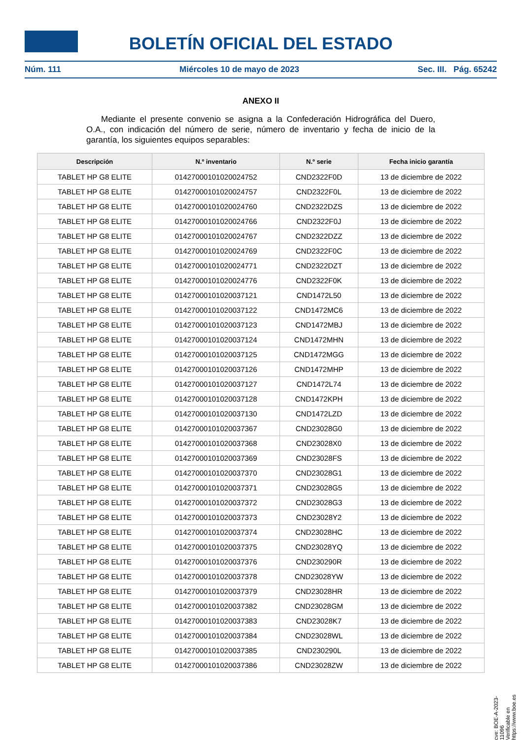BOLETÍN OFICIAL DEL ESTADO
Núm. 111 Miércoles 10 de mayo de 2023 Sec. III. Pág. 65242
ANEXO II
Mediante el presente convenio se asigna a la Confederación Hidrográfica del Duero, O.A., con indicación del número de serie, número de inventario y fecha de inicio de la garantía, los siguientes equipos separables:
| Descripción | N.º inventario | N.º serie | Fecha inicio garantía |
| --- | --- | --- | --- |
| TABLET HP G8 ELITE | 01427000101020024752 | CND2322F0D | 13 de diciembre de 2022 |
| TABLET HP G8 ELITE | 01427000101020024757 | CND2322F0L | 13 de diciembre de 2022 |
| TABLET HP G8 ELITE | 01427000101020024760 | CND2322DZS | 13 de diciembre de 2022 |
| TABLET HP G8 ELITE | 01427000101020024766 | CND2322F0J | 13 de diciembre de 2022 |
| TABLET HP G8 ELITE | 01427000101020024767 | CND2322DZZ | 13 de diciembre de 2022 |
| TABLET HP G8 ELITE | 01427000101020024769 | CND2322F0C | 13 de diciembre de 2022 |
| TABLET HP G8 ELITE | 01427000101020024771 | CND2322DZT | 13 de diciembre de 2022 |
| TABLET HP G8 ELITE | 01427000101020024776 | CND2322F0K | 13 de diciembre de 2022 |
| TABLET HP G8 ELITE | 01427000101020037121 | CND1472L50 | 13 de diciembre de 2022 |
| TABLET HP G8 ELITE | 01427000101020037122 | CND1472MC6 | 13 de diciembre de 2022 |
| TABLET HP G8 ELITE | 01427000101020037123 | CND1472MBJ | 13 de diciembre de 2022 |
| TABLET HP G8 ELITE | 01427000101020037124 | CND1472MHN | 13 de diciembre de 2022 |
| TABLET HP G8 ELITE | 01427000101020037125 | CND1472MGG | 13 de diciembre de 2022 |
| TABLET HP G8 ELITE | 01427000101020037126 | CND1472MHP | 13 de diciembre de 2022 |
| TABLET HP G8 ELITE | 01427000101020037127 | CND1472L74 | 13 de diciembre de 2022 |
| TABLET HP G8 ELITE | 01427000101020037128 | CND1472KPH | 13 de diciembre de 2022 |
| TABLET HP G8 ELITE | 01427000101020037130 | CND1472LZD | 13 de diciembre de 2022 |
| TABLET HP G8 ELITE | 01427000101020037367 | CND23028G0 | 13 de diciembre de 2022 |
| TABLET HP G8 ELITE | 01427000101020037368 | CND23028X0 | 13 de diciembre de 2022 |
| TABLET HP G8 ELITE | 01427000101020037369 | CND23028FS | 13 de diciembre de 2022 |
| TABLET HP G8 ELITE | 01427000101020037370 | CND23028G1 | 13 de diciembre de 2022 |
| TABLET HP G8 ELITE | 01427000101020037371 | CND23028G5 | 13 de diciembre de 2022 |
| TABLET HP G8 ELITE | 01427000101020037372 | CND23028G3 | 13 de diciembre de 2022 |
| TABLET HP G8 ELITE | 01427000101020037373 | CND23028Y2 | 13 de diciembre de 2022 |
| TABLET HP G8 ELITE | 01427000101020037374 | CND23028HC | 13 de diciembre de 2022 |
| TABLET HP G8 ELITE | 01427000101020037375 | CND23028YQ | 13 de diciembre de 2022 |
| TABLET HP G8 ELITE | 01427000101020037376 | CND230290R | 13 de diciembre de 2022 |
| TABLET HP G8 ELITE | 01427000101020037378 | CND23028YW | 13 de diciembre de 2022 |
| TABLET HP G8 ELITE | 01427000101020037379 | CND23028HR | 13 de diciembre de 2022 |
| TABLET HP G8 ELITE | 01427000101020037382 | CND23028GM | 13 de diciembre de 2022 |
| TABLET HP G8 ELITE | 01427000101020037383 | CND23028K7 | 13 de diciembre de 2022 |
| TABLET HP G8 ELITE | 01427000101020037384 | CND23028WL | 13 de diciembre de 2022 |
| TABLET HP G8 ELITE | 01427000101020037385 | CND230290L | 13 de diciembre de 2022 |
| TABLET HP G8 ELITE | 01427000101020037386 | CND23028ZW | 13 de diciembre de 2022 |
cve: BOE-A-2023-11096
Verificable en https://www.boe.es